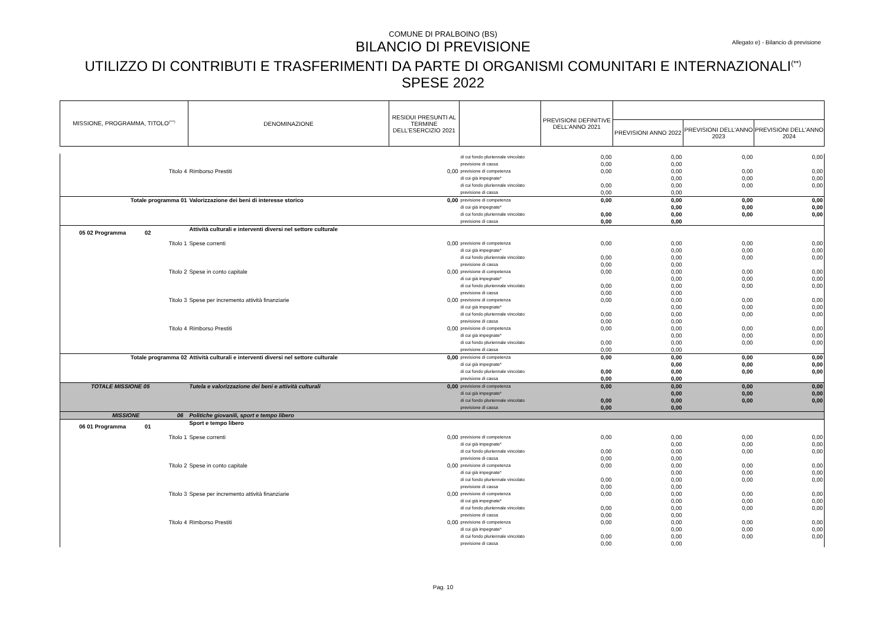COMUNE DI PRALBOINO (BS)
Allegato e) - Bilancio di previsione
BILANCIO DI PREVISIONE
UTILIZZO DI CONTRIBUTI E TRASFERIMENTI DA PARTE DI ORGANISMI COMUNITARI E INTERNAZIONALI<sup>(**)</sup>
SPESE 2022
| MISSIONE, PROGRAMMA, TITOLO<sup>(***)</sup> | DENOMINAZIONE | RESIDUI PRESUNTI AL TERMINE DELL'ESERCIZIO 2021 | | PREVISIONI DEFINITIVE DELL'ANNO 2021 | | | |
| --- | --- | --- | --- | --- | --- | --- | --- |
| | | | | | PREVISIONI ANNO 2022 | PREVISIONI DELL'ANNO 2023 | PREVISIONI DELL'ANNO 2024 |
| | | | di cui fondo pluriennale vincolato | 0,00 | 0,00 | 0,00 | 0,00 |
| | | | previsione di cassa | 0,00 | 0,00 | | |
| Titolo 4 | Rimborso Prestiti | 0,00 | previsione di competenza | 0,00 | 0,00 | 0,00 | 0,00 |
| | | | di cui già impegnate* | | 0,00 | 0,00 | 0,00 |
| | | | di cui fondo pluriennale vincolato | 0,00 | 0,00 | 0,00 | 0,00 |
| | | | previsione di cassa | 0,00 | 0,00 | | |
| Totale programma 01 | Valorizzazione dei beni di interesse storico | 0,00 | previsione di competenza | 0,00 | 0,00 | 0,00 | 0,00 |
| | | | di cui già impegnate* | | 0,00 | 0,00 | 0,00 |
| | | | di cui fondo pluriennale vincolato | 0,00 | 0,00 | 0,00 | 0,00 |
| | | | previsione di cassa | 0,00 | 0,00 | | |
| 05 02 Programma 02 | Attività culturali e interventi diversi nel settore culturale | | | | | | |
| Titolo 1 | Spese correnti | 0,00 | previsione di competenza | 0,00 | 0,00 | 0,00 | 0,00 |
| | | | di cui già impegnate* | | 0,00 | 0,00 | 0,00 |
| | | | di cui fondo pluriennale vincolato | 0,00 | 0,00 | 0,00 | 0,00 |
| | | | previsione di cassa | 0,00 | 0,00 | | |
| Titolo 2 | Spese in conto capitale | 0,00 | previsione di competenza | 0,00 | 0,00 | 0,00 | 0,00 |
| | | | di cui già impegnate* | | 0,00 | 0,00 | 0,00 |
| | | | di cui fondo pluriennale vincolato | 0,00 | 0,00 | 0,00 | 0,00 |
| | | | previsione di cassa | 0,00 | 0,00 | | |
| Titolo 3 | Spese per incremento attività finanziarie | 0,00 | previsione di competenza | 0,00 | 0,00 | 0,00 | 0,00 |
| | | | di cui già impegnate* | | 0,00 | 0,00 | 0,00 |
| | | | di cui fondo pluriennale vincolato | 0,00 | 0,00 | 0,00 | 0,00 |
| | | | previsione di cassa | 0,00 | 0,00 | | |
| Titolo 4 | Rimborso Prestiti | 0,00 | previsione di competenza | 0,00 | 0,00 | 0,00 | 0,00 |
| | | | di cui già impegnate* | | 0,00 | 0,00 | 0,00 |
| | | | di cui fondo pluriennale vincolato | 0,00 | 0,00 | 0,00 | 0,00 |
| | | | previsione di cassa | 0,00 | 0,00 | | |
| Totale programma 02 | Attività culturali e interventi diversi nel settore culturale | 0,00 | previsione di competenza | 0,00 | 0,00 | 0,00 | 0,00 |
| | | | di cui già impegnate* | | 0,00 | 0,00 | 0,00 |
| | | | di cui fondo pluriennale vincolato | 0,00 | 0,00 | 0,00 | 0,00 |
| | | | previsione di cassa | 0,00 | 0,00 | | |
| TOTALE MISSIONE 05 | Tutela e valorizzazione dei beni e attività culturali | 0,00 | previsione di competenza | 0,00 | 0,00 | 0,00 | 0,00 |
| | | | di cui già impegnate* | | 0,00 | 0,00 | 0,00 |
| | | | di cui fondo pluriennale vincolato | 0,00 | 0,00 | 0,00 | 0,00 |
| | | | previsione di cassa | 0,00 | 0,00 | | |
| MISSIONE 06 | Politiche giovanili, sport e tempo libero | | | | | | |
| 06 01 Programma 01 | Sport e tempo libero | | | | | | |
| Titolo 1 | Spese correnti | 0,00 | previsione di competenza | 0,00 | 0,00 | 0,00 | 0,00 |
| | | | di cui già impegnate* | | 0,00 | 0,00 | 0,00 |
| | | | di cui fondo pluriennale vincolato | 0,00 | 0,00 | 0,00 | 0,00 |
| | | | previsione di cassa | 0,00 | 0,00 | | |
| Titolo 2 | Spese in conto capitale | 0,00 | previsione di competenza | 0,00 | 0,00 | 0,00 | 0,00 |
| | | | di cui già impegnate* | | 0,00 | 0,00 | 0,00 |
| | | | di cui fondo pluriennale vincolato | 0,00 | 0,00 | 0,00 | 0,00 |
| | | | previsione di cassa | 0,00 | 0,00 | | |
| Titolo 3 | Spese per incremento attività finanziarie | 0,00 | previsione di competenza | 0,00 | 0,00 | 0,00 | 0,00 |
| | | | di cui già impegnate* | | 0,00 | 0,00 | 0,00 |
| | | | di cui fondo pluriennale vincolato | 0,00 | 0,00 | 0,00 | 0,00 |
| | | | previsione di cassa | 0,00 | 0,00 | | |
| Titolo 4 | Rimborso Prestiti | 0,00 | previsione di competenza | 0,00 | 0,00 | 0,00 | 0,00 |
| | | | di cui già impegnate* | | 0,00 | 0,00 | 0,00 |
| | | | di cui fondo pluriennale vincolato | 0,00 | 0,00 | 0,00 | 0,00 |
| | | | previsione di cassa | 0,00 | 0,00 | | |
Pag. 10